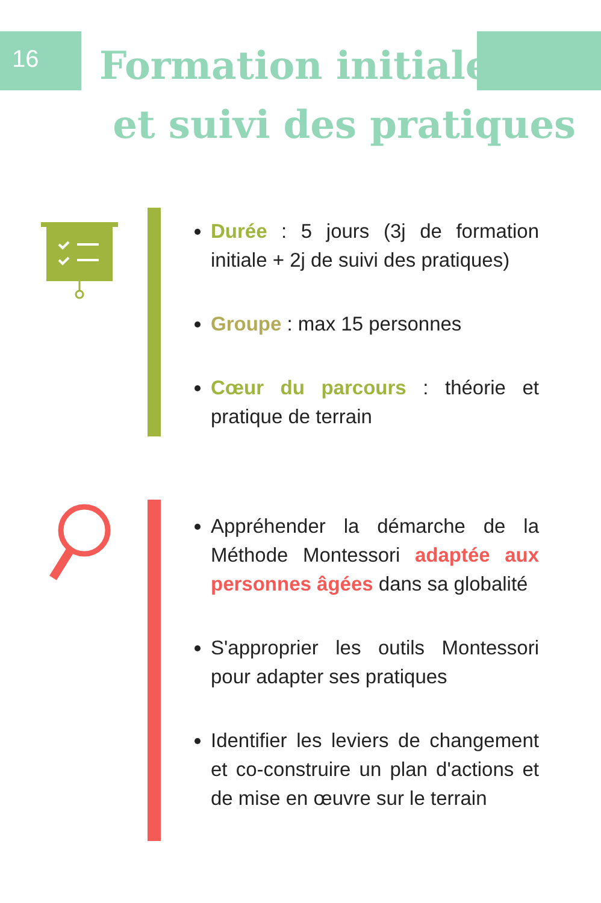16
Formation initiale
et suivi des pratiques
Durée : 5 jours (3j de formation initiale + 2j de suivi des pratiques)
Groupe : max 15 personnes
Cœur du parcours : théorie et pratique de terrain
Appréhender la démarche de la Méthode Montessori adaptée aux personnes âgées dans sa globalité
S'approprier les outils Montessori pour adapter ses pratiques
Identifier les leviers de changement et co-construire un plan d'actions et de mise en œuvre sur le terrain